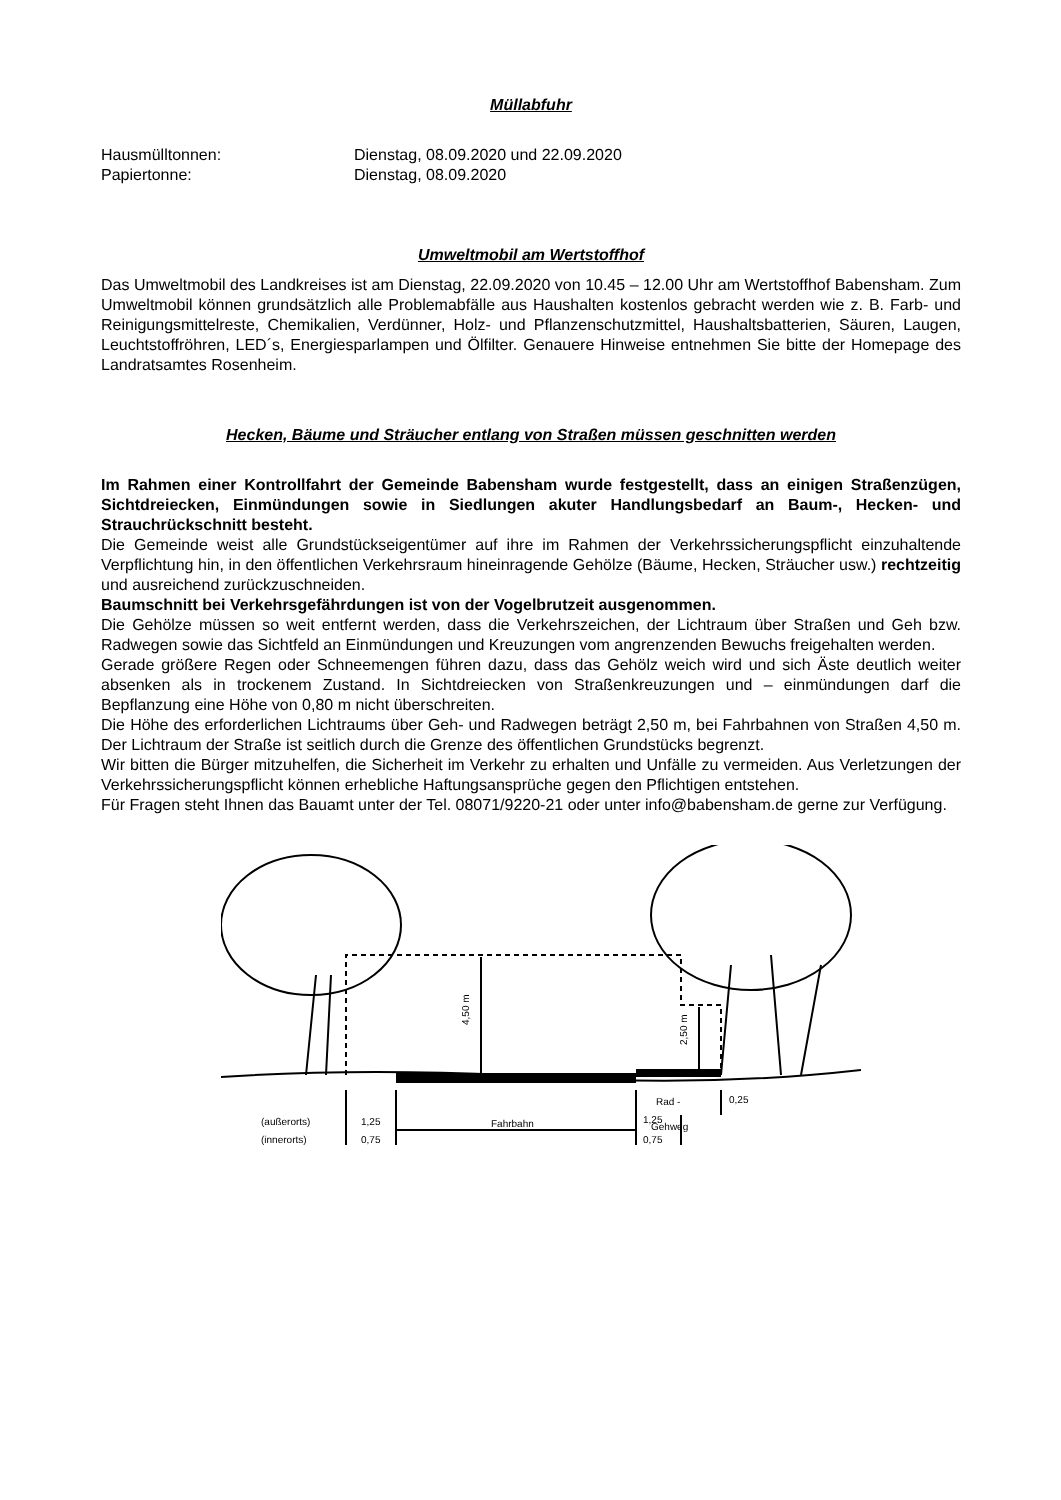Müllabfuhr
Hausmülltonnen: Dienstag, 08.09.2020 und 22.09.2020
Papiertonne: Dienstag, 08.09.2020
Umweltmobil am Wertstoffhof
Das Umweltmobil des Landkreises ist am Dienstag, 22.09.2020 von 10.45 – 12.00 Uhr am Wertstoffhof Babensham. Zum Umweltmobil können grundsätzlich alle Problemabfälle aus Haushalten kostenlos gebracht werden wie z. B. Farb- und Reinigungsmittelreste, Chemikalien, Verdünner, Holz- und Pflanzenschutzmittel, Haushaltsbatterien, Säuren, Laugen, Leuchtstoffröhren, LED´s, Energiesparlampen und Ölfilter. Genauere Hinweise entnehmen Sie bitte der Homepage des Landratsamtes Rosenheim.
Hecken, Bäume und Sträucher entlang von Straßen müssen geschnitten werden
Im Rahmen einer Kontrollfahrt der Gemeinde Babensham wurde festgestellt, dass an einigen Straßenzügen, Sichtdreiecken, Einmündungen sowie in Siedlungen akuter Handlungsbedarf an Baum-, Hecken- und Strauchrückschnitt besteht.
Die Gemeinde weist alle Grundstückseigentümer auf ihre im Rahmen der Verkehrssicherungspflicht einzuhaltende Verpflichtung hin, in den öffentlichen Verkehrsraum hineinragende Gehölze (Bäume, Hecken, Sträucher usw.) rechtzeitig und ausreichend zurückzuschneiden.
Baumschnitt bei Verkehrsgefährdungen ist von der Vogelbrutzeit ausgenommen.
Die Gehölze müssen so weit entfernt werden, dass die Verkehrszeichen, der Lichtraum über Straßen und Geh bzw. Radwegen sowie das Sichtfeld an Einmündungen und Kreuzungen vom angrenzenden Bewuchs freigehalten werden.
Gerade größere Regen oder Schneemengen führen dazu, dass das Gehölz weich wird und sich Äste deutlich weiter absenken als in trockenem Zustand. In Sichtdreiecken von Straßenkreuzungen und – einmündungen darf die Bepflanzung eine Höhe von 0,80 m nicht überschreiten.
Die Höhe des erforderlichen Lichtraums über Geh- und Radwegen beträgt 2,50 m, bei Fahrbahnen von Straßen 4,50 m. Der Lichtraum der Straße ist seitlich durch die Grenze des öffentlichen Grundstücks begrenzt.
Wir bitten die Bürger mitzuhelfen, die Sicherheit im Verkehr zu erhalten und Unfälle zu vermeiden. Aus Verletzungen der Verkehrssicherungspflicht können erhebliche Haftungsansprüche gegen den Pflichtigen entstehen.
Für Fragen steht Ihnen das Bauamt unter der Tel. 08071/9220-21 oder unter info@babensham.de gerne zur Verfügung.
4,50 m
2,50 m
Rad -
Gehweg
0,25
(außerorts)
1,25
Fahrbahn
1,25
(innerorts)
0,75
0,75